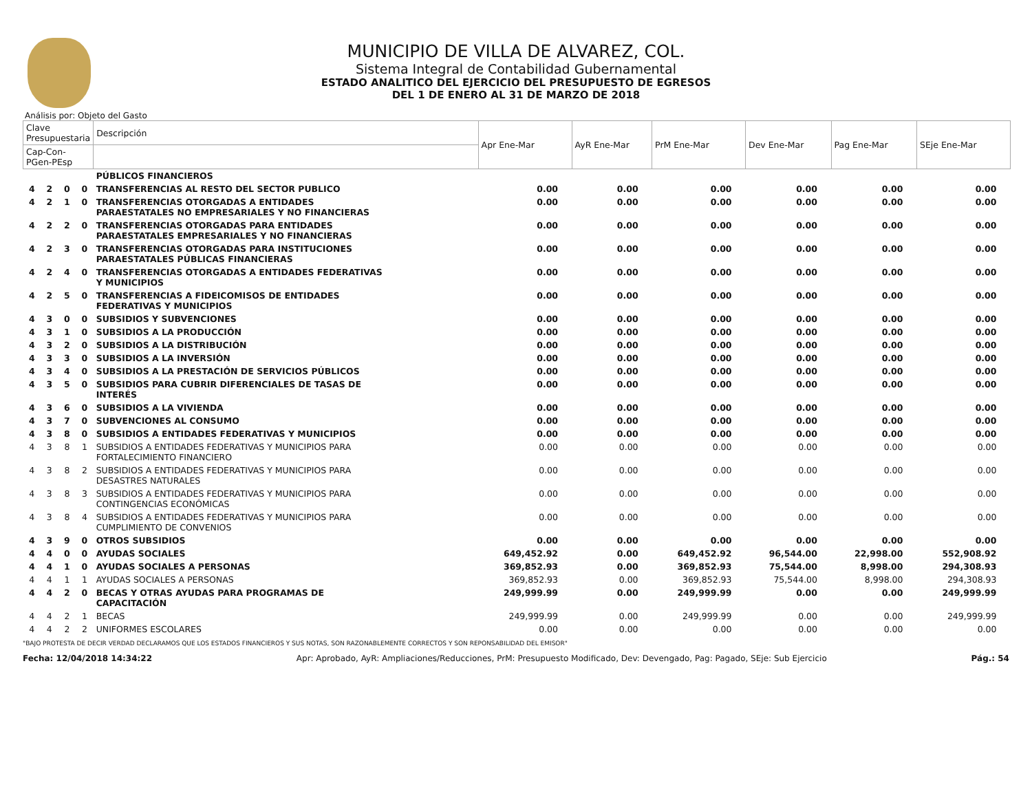MUNICIPIO DE VILLA DE ALVAREZ, COL.
Sistema Integral de Contabilidad Gubernamental
ESTADO ANALITICO DEL EJERCICIO DEL PRESUPUESTO DE EGRESOS
DEL 1 DE ENERO AL 31 DE MARZO DE 2018
Análisis por: Objeto del Gasto
| Clave Presupuestaria | | | | Descripción | Apr Ene-Mar | AyR Ene-Mar | PrM Ene-Mar | Dev Ene-Mar | Pag Ene-Mar | SEje Ene-Mar |
| --- | --- | --- | --- | --- | --- | --- | --- | --- | --- | --- |
| Cap-Con-PGen-PEsp | | | | | | | | | | |
| | | | | PÚBLICOS FINANCIEROS | | | | | | |
| 4 | 2 | 0 | 0 | TRANSFERENCIAS AL RESTO DEL SECTOR PUBLICO | 0.00 | 0.00 | 0.00 | 0.00 | 0.00 | 0.00 |
| 4 | 2 | 1 | 0 | TRANSFERENCIAS OTORGADAS A ENTIDADES PARAESTATALES NO EMPRESARIALES Y NO FINANCIERAS | 0.00 | 0.00 | 0.00 | 0.00 | 0.00 | 0.00 |
| 4 | 2 | 2 | 0 | TRANSFERENCIAS OTORGADAS PARA ENTIDADES PARAESTATALES EMPRESARIALES Y NO FINANCIERAS | 0.00 | 0.00 | 0.00 | 0.00 | 0.00 | 0.00 |
| 4 | 2 | 3 | 0 | TRANSFERENCIAS OTORGADAS PARA INSTITUCIONES PARAESTATALES PÚBLICAS FINANCIERAS | 0.00 | 0.00 | 0.00 | 0.00 | 0.00 | 0.00 |
| 4 | 2 | 4 | 0 | TRANSFERENCIAS OTORGADAS A ENTIDADES FEDERATIVAS Y MUNICIPIOS | 0.00 | 0.00 | 0.00 | 0.00 | 0.00 | 0.00 |
| 4 | 2 | 5 | 0 | TRANSFERENCIAS A FIDEICOMISOS DE ENTIDADES FEDERATIVAS Y MUNICIPIOS | 0.00 | 0.00 | 0.00 | 0.00 | 0.00 | 0.00 |
| 4 | 3 | 0 | 0 | SUBSIDIOS Y SUBVENCIONES | 0.00 | 0.00 | 0.00 | 0.00 | 0.00 | 0.00 |
| 4 | 3 | 1 | 0 | SUBSIDIOS A LA PRODUCCIÓN | 0.00 | 0.00 | 0.00 | 0.00 | 0.00 | 0.00 |
| 4 | 3 | 2 | 0 | SUBSIDIOS A LA DISTRIBUCIÓN | 0.00 | 0.00 | 0.00 | 0.00 | 0.00 | 0.00 |
| 4 | 3 | 3 | 0 | SUBSIDIOS A LA INVERSIÓN | 0.00 | 0.00 | 0.00 | 0.00 | 0.00 | 0.00 |
| 4 | 3 | 4 | 0 | SUBSIDIOS A LA PRESTACIÓN DE SERVICIOS PÚBLICOS | 0.00 | 0.00 | 0.00 | 0.00 | 0.00 | 0.00 |
| 4 | 3 | 5 | 0 | SUBSIDIOS PARA CUBRIR DIFERENCIALES DE TASAS DE INTERÉS | 0.00 | 0.00 | 0.00 | 0.00 | 0.00 | 0.00 |
| 4 | 3 | 6 | 0 | SUBSIDIOS A LA VIVIENDA | 0.00 | 0.00 | 0.00 | 0.00 | 0.00 | 0.00 |
| 4 | 3 | 7 | 0 | SUBVENCIONES AL CONSUMO | 0.00 | 0.00 | 0.00 | 0.00 | 0.00 | 0.00 |
| 4 | 3 | 8 | 0 | SUBSIDIOS A ENTIDADES FEDERATIVAS Y MUNICIPIOS | 0.00 | 0.00 | 0.00 | 0.00 | 0.00 | 0.00 |
| 4 | 3 | 8 | 1 | SUBSIDIOS A ENTIDADES FEDERATIVAS Y MUNICIPIOS PARA FORTALECIMIENTO FINANCIERO | 0.00 | 0.00 | 0.00 | 0.00 | 0.00 | 0.00 |
| 4 | 3 | 8 | 2 | SUBSIDIOS A ENTIDADES FEDERATIVAS Y MUNICIPIOS PARA DESASTRES NATURALES | 0.00 | 0.00 | 0.00 | 0.00 | 0.00 | 0.00 |
| 4 | 3 | 8 | 3 | SUBSIDIOS A ENTIDADES FEDERATIVAS Y MUNICIPIOS PARA CONTINGENCIAS ECONÓMICAS | 0.00 | 0.00 | 0.00 | 0.00 | 0.00 | 0.00 |
| 4 | 3 | 8 | 4 | SUBSIDIOS A ENTIDADES FEDERATIVAS Y MUNICIPIOS PARA CUMPLIMIENTO DE CONVENIOS | 0.00 | 0.00 | 0.00 | 0.00 | 0.00 | 0.00 |
| 4 | 3 | 9 | 0 | OTROS SUBSIDIOS | 0.00 | 0.00 | 0.00 | 0.00 | 0.00 | 0.00 |
| 4 | 4 | 0 | 0 | AYUDAS SOCIALES | 649,452.92 | 0.00 | 649,452.92 | 96,544.00 | 22,998.00 | 552,908.92 |
| 4 | 4 | 1 | 0 | AYUDAS SOCIALES A PERSONAS | 369,852.93 | 0.00 | 369,852.93 | 75,544.00 | 8,998.00 | 294,308.93 |
| 4 | 4 | 1 | 1 | AYUDAS SOCIALES A PERSONAS | 369,852.93 | 0.00 | 369,852.93 | 75,544.00 | 8,998.00 | 294,308.93 |
| 4 | 4 | 2 | 0 | BECAS Y OTRAS AYUDAS PARA PROGRAMAS DE CAPACITACIÓN | 249,999.99 | 0.00 | 249,999.99 | 0.00 | 0.00 | 249,999.99 |
| 4 | 4 | 2 | 1 | BECAS | 249,999.99 | 0.00 | 249,999.99 | 0.00 | 0.00 | 249,999.99 |
| 4 | 4 | 2 | 2 | UNIFORMES ESCOLARES | 0.00 | 0.00 | 0.00 | 0.00 | 0.00 | 0.00 |
"BAJO PROTESTA DE DECIR VERDAD DECLARAMOS QUE LOS ESTADOS FINANCIEROS Y SUS NOTAS, SON RAZONABLEMENTE CORRECTOS Y SON REPONSABILIDAD DEL EMISOR"
Fecha: 12/04/2018 14:34:22 Apr: Aprobado, AyR: Ampliaciones/Reducciones, PrM: Presupuesto Modificado, Dev: Devengado, Pag: Pagado, SEje: Sub Ejercicio Pág.: 54